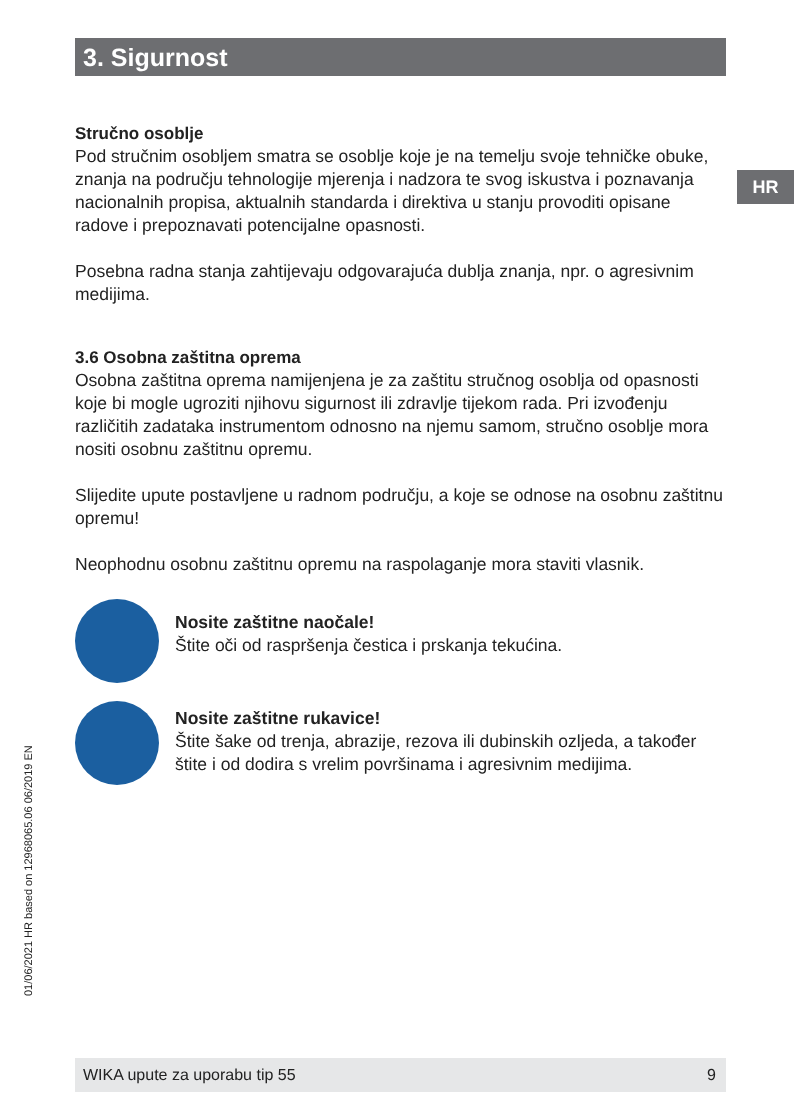3. Sigurnost
HR
Stručno osoblje
Pod stručnim osobljem smatra se osoblje koje je na temelju svoje tehničke obuke, znanja na području tehnologije mjerenja i nadzora te svog iskustva i poznavanja nacionalnih propisa, aktualnih standarda i direktiva u stanju provoditi opisane radove i prepoznavati potencijalne opasnosti.
Posebna radna stanja zahtijevaju odgovarajuća dublja znanja, npr. o agresivnim medijima.
3.6 Osobna zaštitna oprema
Osobna zaštitna oprema namijenjena je za zaštitu stručnog osoblja od opasnosti koje bi mogle ugroziti njihovu sigurnost ili zdravlje tijekom rada. Pri izvođenju različitih zadataka instrumentom odnosno na njemu samom, stručno osoblje mora nositi osobnu zaštitnu opremu.
Slijedite upute postavljene u radnom području, a koje se odnose na osobnu zaštitnu opremu!
Neophodnu osobnu zaštitnu opremu na raspolaganje mora staviti vlasnik.
Nosite zaštitne naočale!
Štite oči od raspršenja čestica i prskanja tekućina.
Nosite zaštitne rukavice!
Štite šake od trenja, abrazije, rezova ili dubinskih ozljeda, a također štite i od dodira s vrelim površinama i agresivnim medijima.
01/06/2021 HR based on 12968065.06 06/2019 EN
WIKA upute za uporabu tip 55 9